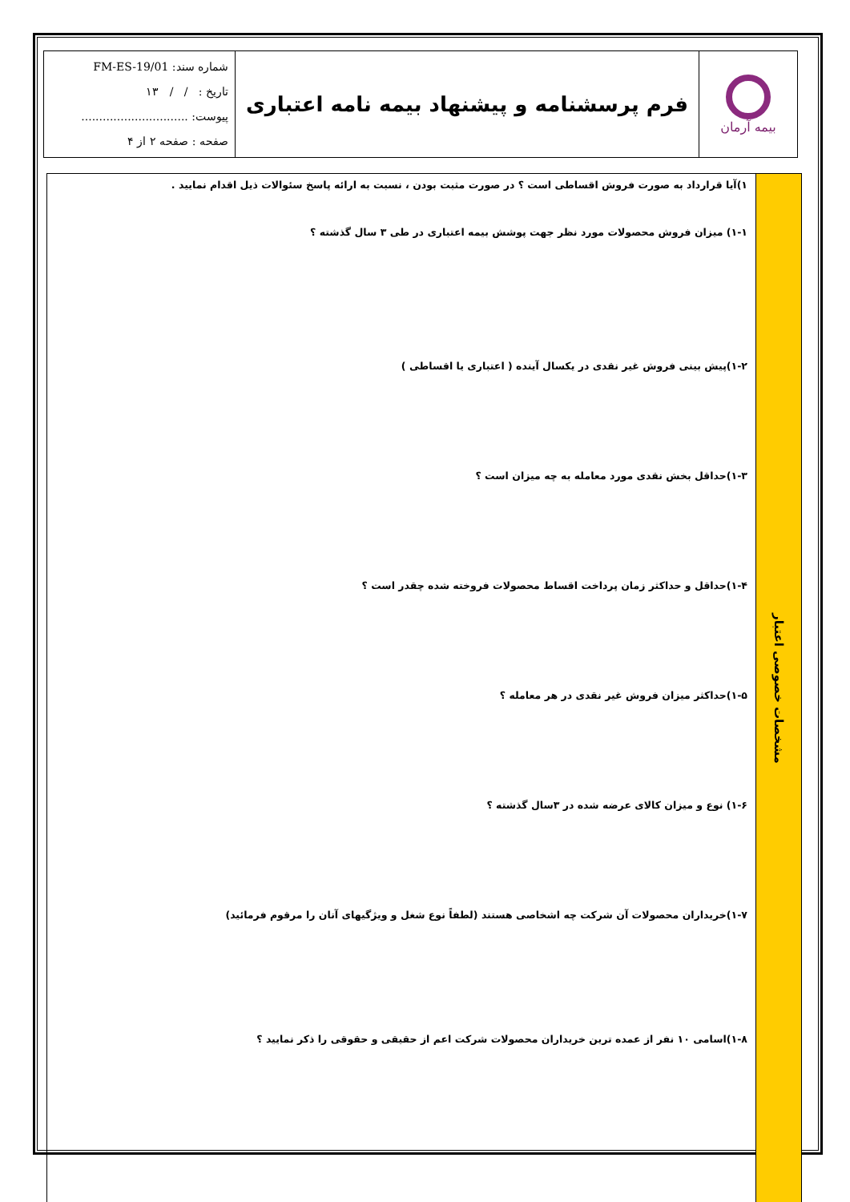| بیمه آرمان | فرم پرسشنامه و پیشنهاد بیمه نامه اعتباری | شماره سند: FM-ES-19/01 تاریخ : / / ۱۳ پیوست: .............................. صفحه : صفحه ۲ از ۴ |
مشخصات خصوصی اعتبار
۱)آیا قرارداد به صورت فروش اقساطی است ؟ در صورت مثبت بودن ، نسبت به ارائه پاسخ سئوالات ذیل اقدام نمایید .
۱-۱) میزان فروش محصولات مورد نظر جهت پوشش بیمه اعتباری در طی ۳ سال گذشته ؟
۱-۲)پیش بینی فروش غیر نقدی در یکسال آینده ( اعتباری یا اقساطی )
۱-۳)حداقل بخش نقدی مورد معامله به چه میزان است ؟
۱-۴)حداقل و حداکثر زمان پرداخت اقساط محصولات فروخته شده چقدر است ؟
۱-۵)حداکثر میزان فروش غیر نقدی در هر معامله ؟
۱-۶) نوع و میزان کالای عرضه شده در ۳سال گذشته ؟
۱-۷)خریداران محصولات آن شرکت چه اشخاصی هستند (لطفاً نوع شغل و ویژگیهای آنان را مرقوم فرمائید)
۱-۸)اسامی ۱۰ نفر از عمده ترین خریداران محصولات شرکت اعم از حقیقی و حقوقی را ذکر نمایید ؟